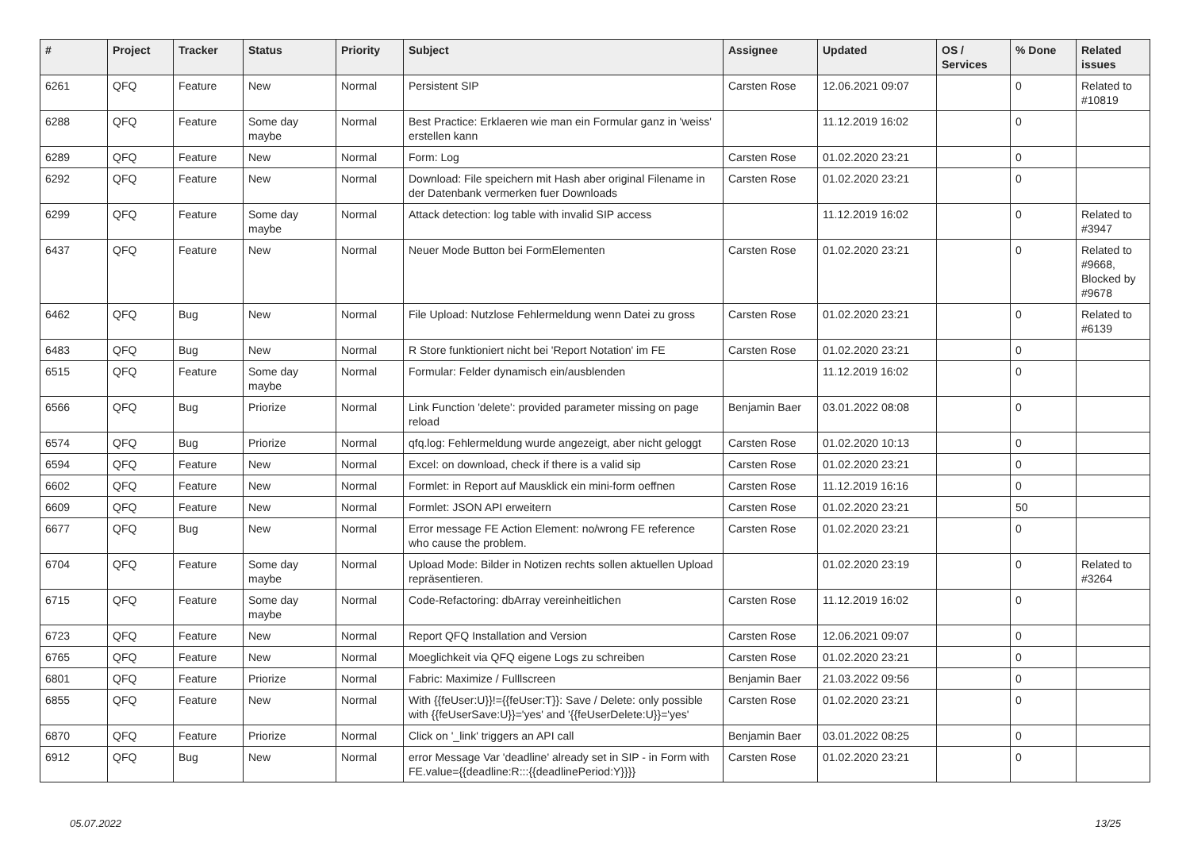| # | Project | Tracker | Status | Priority | Subject | Assignee | Updated | OS / Services | % Done | Related issues |
| --- | --- | --- | --- | --- | --- | --- | --- | --- | --- | --- |
| 6261 | QFQ | Feature | New | Normal | Persistent SIP | Carsten Rose | 12.06.2021 09:07 | | 0 | Related to #10819 |
| 6288 | QFQ | Feature | Some day maybe | Normal | Best Practice: Erklaeren wie man ein Formular ganz in 'weiss' erstellen kann | | 11.12.2019 16:02 | | 0 | |
| 6289 | QFQ | Feature | New | Normal | Form: Log | Carsten Rose | 01.02.2020 23:21 | | 0 | |
| 6292 | QFQ | Feature | New | Normal | Download: File speichern mit Hash aber original Filename in der Datenbank vermerken fuer Downloads | Carsten Rose | 01.02.2020 23:21 | | 0 | |
| 6299 | QFQ | Feature | Some day maybe | Normal | Attack detection: log table with invalid SIP access | | 11.12.2019 16:02 | | 0 | Related to #3947 |
| 6437 | QFQ | Feature | New | Normal | Neuer Mode Button bei FormElementen | Carsten Rose | 01.02.2020 23:21 | | 0 | Related to #9668, Blocked by #9678 |
| 6462 | QFQ | Bug | New | Normal | File Upload: Nutzlose Fehlermeldung wenn Datei zu gross | Carsten Rose | 01.02.2020 23:21 | | 0 | Related to #6139 |
| 6483 | QFQ | Bug | New | Normal | R Store funktioniert nicht bei 'Report Notation' im FE | Carsten Rose | 01.02.2020 23:21 | | 0 | |
| 6515 | QFQ | Feature | Some day maybe | Normal | Formular: Felder dynamisch ein/ausblenden | | 11.12.2019 16:02 | | 0 | |
| 6566 | QFQ | Bug | Priorize | Normal | Link Function 'delete': provided parameter missing on page reload | Benjamin Baer | 03.01.2022 08:08 | | 0 | |
| 6574 | QFQ | Bug | Priorize | Normal | qfq.log: Fehlermeldung wurde angezeigt, aber nicht geloggt | Carsten Rose | 01.02.2020 10:13 | | 0 | |
| 6594 | QFQ | Feature | New | Normal | Excel: on download, check if there is a valid sip | Carsten Rose | 01.02.2020 23:21 | | 0 | |
| 6602 | QFQ | Feature | New | Normal | Formlet: in Report auf Mausklick ein mini-form oeffnen | Carsten Rose | 11.12.2019 16:16 | | 0 | |
| 6609 | QFQ | Feature | New | Normal | Formlet: JSON API erweitern | Carsten Rose | 01.02.2020 23:21 | | 50 | |
| 6677 | QFQ | Bug | New | Normal | Error message FE Action Element: no/wrong FE reference who cause the problem. | Carsten Rose | 01.02.2020 23:21 | | 0 | |
| 6704 | QFQ | Feature | Some day maybe | Normal | Upload Mode: Bilder in Notizen rechts sollen aktuellen Upload repräsentieren. | | 01.02.2020 23:19 | | 0 | Related to #3264 |
| 6715 | QFQ | Feature | Some day maybe | Normal | Code-Refactoring: dbArray vereinheitlichen | Carsten Rose | 11.12.2019 16:02 | | 0 | |
| 6723 | QFQ | Feature | New | Normal | Report QFQ Installation and Version | Carsten Rose | 12.06.2021 09:07 | | 0 | |
| 6765 | QFQ | Feature | New | Normal | Moeglichkeit via QFQ eigene Logs zu schreiben | Carsten Rose | 01.02.2020 23:21 | | 0 | |
| 6801 | QFQ | Feature | Priorize | Normal | Fabric: Maximize / Fulllscreen | Benjamin Baer | 21.03.2022 09:56 | | 0 | |
| 6855 | QFQ | Feature | New | Normal | With {{feUser:U}}!={{feUser:T}}: Save / Delete: only possible with {{feUserSave:U}}='yes' and '{{feUserDelete:U}}='yes' | Carsten Rose | 01.02.2020 23:21 | | 0 | |
| 6870 | QFQ | Feature | Priorize | Normal | Click on '_link' triggers an API call | Benjamin Baer | 03.01.2022 08:25 | | 0 | |
| 6912 | QFQ | Bug | New | Normal | error Message Var 'deadline' already set in SIP - in Form with FE.value={{deadline:R:::{{deadlinePeriod:Y}}}} | Carsten Rose | 01.02.2020 23:21 | | 0 | |
05.07.2022 13/25